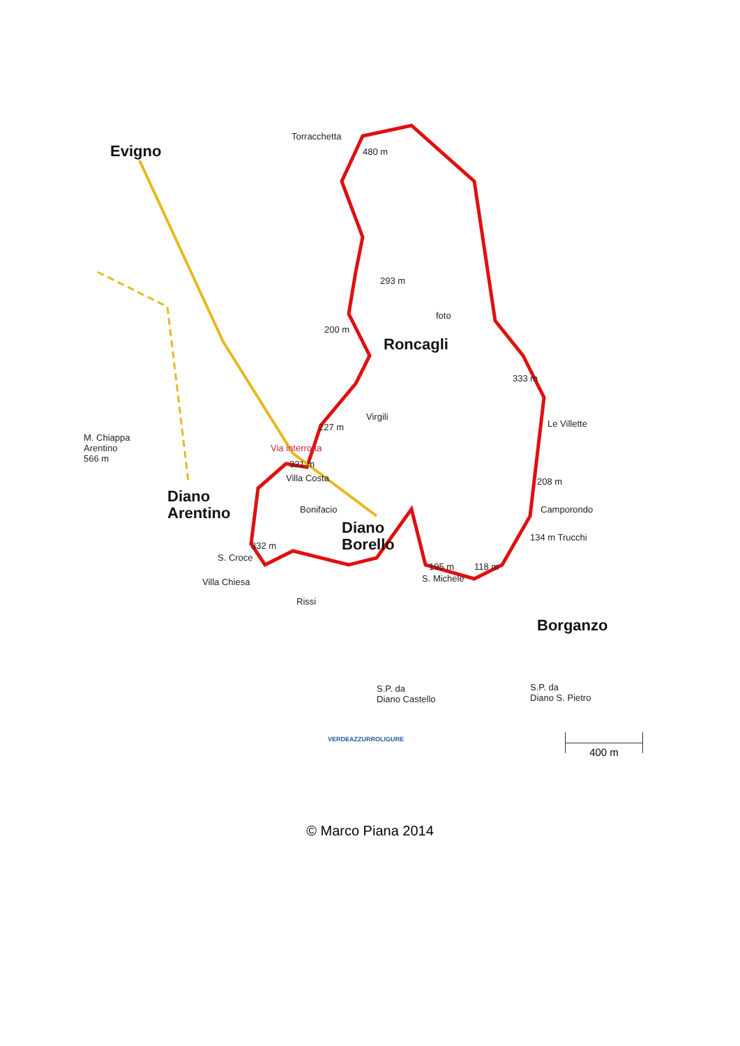Torracchetta
480 m
Evigno
293 m
foto
200 m
Roncagli
333 m
Virgili
227 m Le Villette
M. Chiappa
Arentino
566 m
Via interrotta
321 m
Villa Costa 208 m
Diano
Arentino
Bonifacio Camporondo
Diano
Borello
134 m Trucchi
332 m
S. Croce
195 m 118 m
S. Michele
Villa Chiesa
Rissi
Borganzo
S.P. da
Diano Castello
S.P. da
Diano S. Pietro
VERDEAZZURROLIGURE 400 m
© Marco Piana 2014